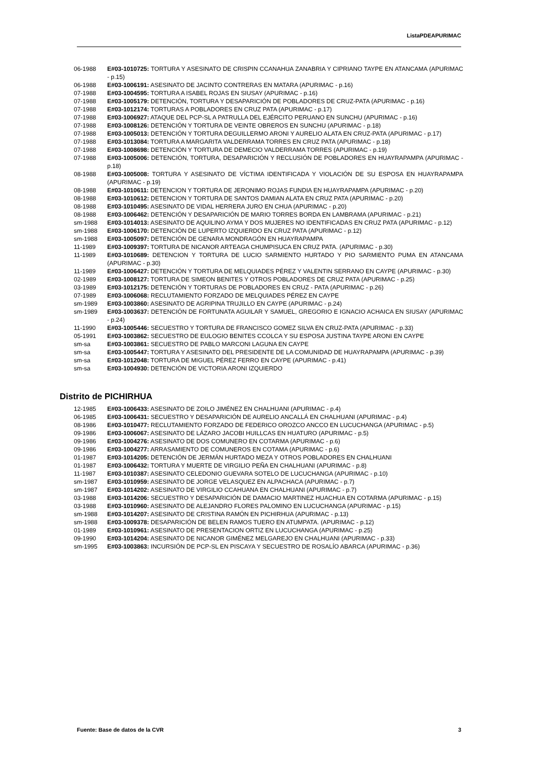ListaPDEAPURIMAC
06-1988 E#03-1010725: TORTURA Y ASESINATO DE CRISPIN CCANAHUA ZANABRIA Y CIPRIANO TAYPE EN ATANCAMA (APURIMAC - p.15)
06-1988 E#03-1006191: ASESINATO DE JACINTO CONTRERAS EN MATARA (APURIMAC - p.16)
07-1988 E#03-1004595: TORTURA A ISABEL ROJAS EN SIUSAY (APURIMAC - p.16)
07-1988 E#03-1005179: DETENCIÓN, TORTURA Y DESAPARICIÓN DE POBLADORES DE CRUZ-PATA (APURIMAC - p.16)
07-1988 E#03-1012174: TORTURAS A POBLADORES EN CRUZ PATA (APURIMAC - p.17)
07-1988 E#03-1006927: ATAQUE DEL PCP-SL A PATRULLA DEL EJÉRCITO PERUANO EN SUNCHU (APURIMAC - p.16)
07-1988 E#03-1008126: DETENCIÓN Y TORTURA DE VEINTE OBREROS EN SUNCHU (APURIMAC - p.18)
07-1988 E#03-1005013: DETENCIÓN Y TORTURA DEGUILLERMO ARONI Y AURELIO ALATA EN CRUZ-PATA (APURIMAC - p.17)
07-1988 E#03-1013084: TORTURA A MARGARITA VALDERRAMA TORRES EN CRUZ PATA (APURIMAC - p.18)
07-1988 E#03-1008698: DETENCIÓN Y TORTURA DE DEMECIO VALDERRAMA TORRES (APURIMAC - p.19)
07-1988 E#03-1005006: DETENCIÓN, TORTURA, DESAPARICIÓN Y RECLUSIÓN DE POBLADORES EN HUAYRAPAMPA (APURIMAC - p.18)
08-1988 E#03-1005008: TORTURA Y ASESINATO DE VÍCTIMA IDENTIFICADA Y VIOLACIÓN DE SU ESPOSA EN HUAYRAPAMPA (APURIMAC - p.19)
08-1988 E#03-1010611: DETENCION Y TORTURA DE JERONIMO ROJAS FUNDIA EN HUAYRAPAMPA (APURIMAC - p.20)
08-1988 E#03-1010612: DETENCION Y TORTURA DE SANTOS DAMIAN ALATA EN CRUZ PATA (APURIMAC - p.20)
08-1988 E#03-1010495: ASESINATO DE VIDAL HERRERA JURO EN CHUA (APURIMAC - p.20)
08-1988 E#03-1006462: DETENCIÓN Y DESAPARICIÓN DE MARIO TORRES BORDA EN LAMBRAMA (APURIMAC - p.21)
sm-1988 E#03-1014013: ASESINATO DE AQUILINO AYMA Y DOS MUJERES NO IDENTIFICADAS EN CRUZ PATA (APURIMAC - p.12)
sm-1988 E#03-1006170: DETENCIÓN DE LUPERTO IZQUIERDO EN CRUZ PATA (APURIMAC - p.12)
sm-1988 E#03-1005097: DETENCIÓN DE GENARA MONDRAGÓN EN HUAYRAPAMPA
11-1989 E#03-1009397: TORTURA DE NICANOR ARTEAGA CHUMPISUCA EN CRUZ PATA. (APURIMAC - p.30)
11-1989 E#03-1010689: DETENCION Y TORTURA DE LUCIO SARMIENTO HURTADO Y PIO SARMIENTO PUMA EN ATANCAMA (APURIMAC - p.30)
11-1989 E#03-1006427: DETENCIÓN Y TORTURA DE MELQUIADES PÉREZ Y VALENTIN SERRANO EN CAYPE (APURIMAC - p.30)
02-1989 E#03-1008127: TORTURA DE SIMEON BENITES Y OTROS POBLADORES DE CRUZ PATA (APURIMAC - p.25)
03-1989 E#03-1012175: DETENCIÓN Y TORTURAS DE POBLADORES EN CRUZ - PATA (APURIMAC - p.26)
07-1989 E#03-1006068: RECLUTAMIENTO FORZADO DE MELQUIADES PÉREZ EN CAYPE
sm-1989 E#03-1003860: ASESINATO DE AGRIPINA TRUJILLO EN CAYPE (APURIMAC - p.24)
sm-1989 E#03-1003637: DETENCIÓN DE FORTUNATA AGUILAR Y SAMUEL, GREGORIO E IGNACIO ACHAICA EN SIUSAY (APURIMAC - p.24)
11-1990 E#03-1005446: SECUESTRO Y TORTURA DE FRANCISCO GOMEZ SILVA EN CRUZ-PATA (APURIMAC - p.33)
05-1991 E#03-1003862: SECUESTRO DE EULOGIO BENITES CCOLCA Y SU ESPOSA JUSTINA TAYPE ARONI EN CAYPE
sm-sa E#03-1003861: SECUESTRO DE PABLO MARCONI LAGUNA EN CAYPE
sm-sa E#03-1005447: TORTURA Y ASESINATO DEL PRESIDENTE DE LA COMUNIDAD DE HUAYRAPAMPA (APURIMAC - p.39)
sm-sa E#03-1012048: TORTURA DE MIGUEL PÉREZ FERRO EN CAYPE (APURIMAC - p.41)
sm-sa E#03-1004930: DETENCIÓN DE VICTORIA ARONI IZQUIERDO
Distrito de PICHIRHUA
12-1985 E#03-1006433: ASESINATO DE ZOILO JIMÉNEZ EN CHALHUANI (APURIMAC - p.4)
06-1985 E#03-1006431: SECUESTRO Y DESAPARICIÓN DE AURELIO ANCALLÁ EN CHALHUANI (APURIMAC - p.4)
08-1986 E#03-1010477: RECLUTAMIENTO FORZADO DE FEDERICO OROZCO ANCCO EN LUCUCHANGA (APURIMAC - p.5)
09-1986 E#03-1006067: ASESINATO DE LÁZARO JACOBI HUILLCAS EN HUATURO (APURIMAC - p.5)
09-1986 E#03-1004276: ASESINATO DE DOS COMUNERO EN COTARMA (APURIMAC - p.6)
09-1986 E#03-1004277: ARRASAMIENTO DE COMUNEROS EN COTAMA (APURIMAC - p.6)
01-1987 E#03-1014205: DETENCIÓN DE JERMÁN HURTADO MEZA Y OTROS POBLADORES EN CHALHUANI
01-1987 E#03-1006432: TORTURA Y MUERTE DE VIRGILIO PEÑA EN CHALHUANI (APURIMAC - p.8)
11-1987 E#03-1010387: ASESINATO CELEDONIO GUEVARA SOTELO DE LUCUCHANGA (APURIMAC - p.10)
sm-1987 E#03-1010959: ASESINATO DE JORGE VELASQUEZ EN ALPACHACA (APURIMAC - p.7)
sm-1987 E#03-1014202: ASESINATO DE VIRGILIO CCAHUANA EN CHALHUANI (APURIMAC - p.7)
03-1988 E#03-1014206: SECUESTRO Y DESAPARICIÓN DE DAMACIO MARTINEZ HUACHUA EN COTARMA (APURIMAC - p.15)
03-1988 E#03-1010960: ASESINATO DE ALEJANDRO FLORES PALOMINO EN LUCUCHANGA (APURIMAC - p.15)
sm-1988 E#03-1014207: ASESINATO DE CRISTINA RAMÓN EN PICHIRHUA (APURIMAC - p.13)
sm-1988 E#03-1009378: DESAPARICIÓN DE BELEN RAMOS TUERO EN ATUMPATA. (APURIMAC - p.12)
01-1989 E#03-1010961: ASESINATO DE PRESENTACION ORTIZ EN LUCUCHANGA (APURIMAC - p.25)
09-1990 E#03-1014204: ASESINATO DE NICANOR GIMÉNEZ MELGAREJO EN CHALHUANI (APURIMAC - p.33)
sm-1995 E#03-1003863: INCURSIÓN DE PCP-SL EN PISCAYA Y SECUESTRO DE ROSALÍO ABARCA (APURIMAC - p.36)
Fuente: Base de datos de la CVR 3